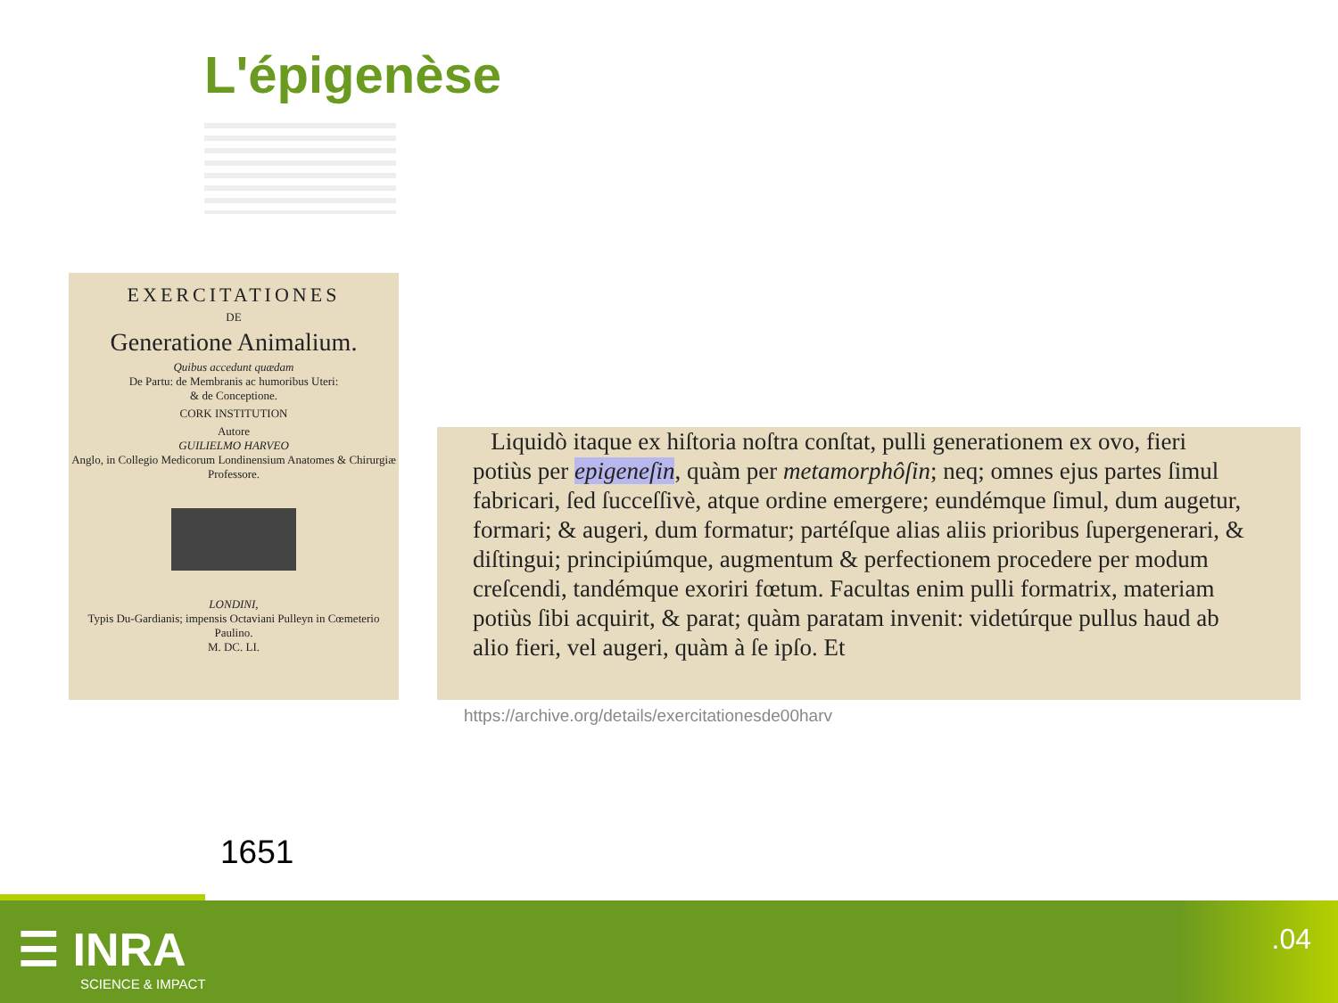L'épigenèse
EXERCITATIONES
DE
Generatione Animalium.
Quibus accedunt quædam
De Partu: de Membranis ac humoribus Uteri:
& de Conceptione.
CORK INSTITUTION
Autore
GUILIELMO HARVEO
Anglo, in Collegio Medicorum Londinensium Anatomes & Chirurgiæ Professore.
LONDINI,
Typis Du-Gardianis; impensis Octaviani Pulleyn in Cœmeterio Paulino.
M. DC. LI.
Liquidò itaque ex hiſtoria noſtra conſtat, pulli generationem ex ovo, fieri potiùs per epigeneſin, quàm per metamorphôſin; neq; omnes ejus partes ſimul fabricari, ſed ſucceſſivè, atque ordine emergere; eundémque ſimul, dum augetur, formari; & augeri, dum formatur; partéſque alias aliis prioribus ſupergenerari, & diſtingui; principiúmque, augmentum & perfectionem procedere per modum creſcendi, tandémque exoriri fœtum. Facultas enim pulli formatrix, materiam potiùs ſibi acquirit, & parat; quàm paratam invenit: videtúrque pullus haud ab alio fieri, vel augeri, quàm à ſe ipſo. Et
https://archive.org/details/exercitationesde00harv
1651
☰ INRA
SCIENCE & IMPACT
.04